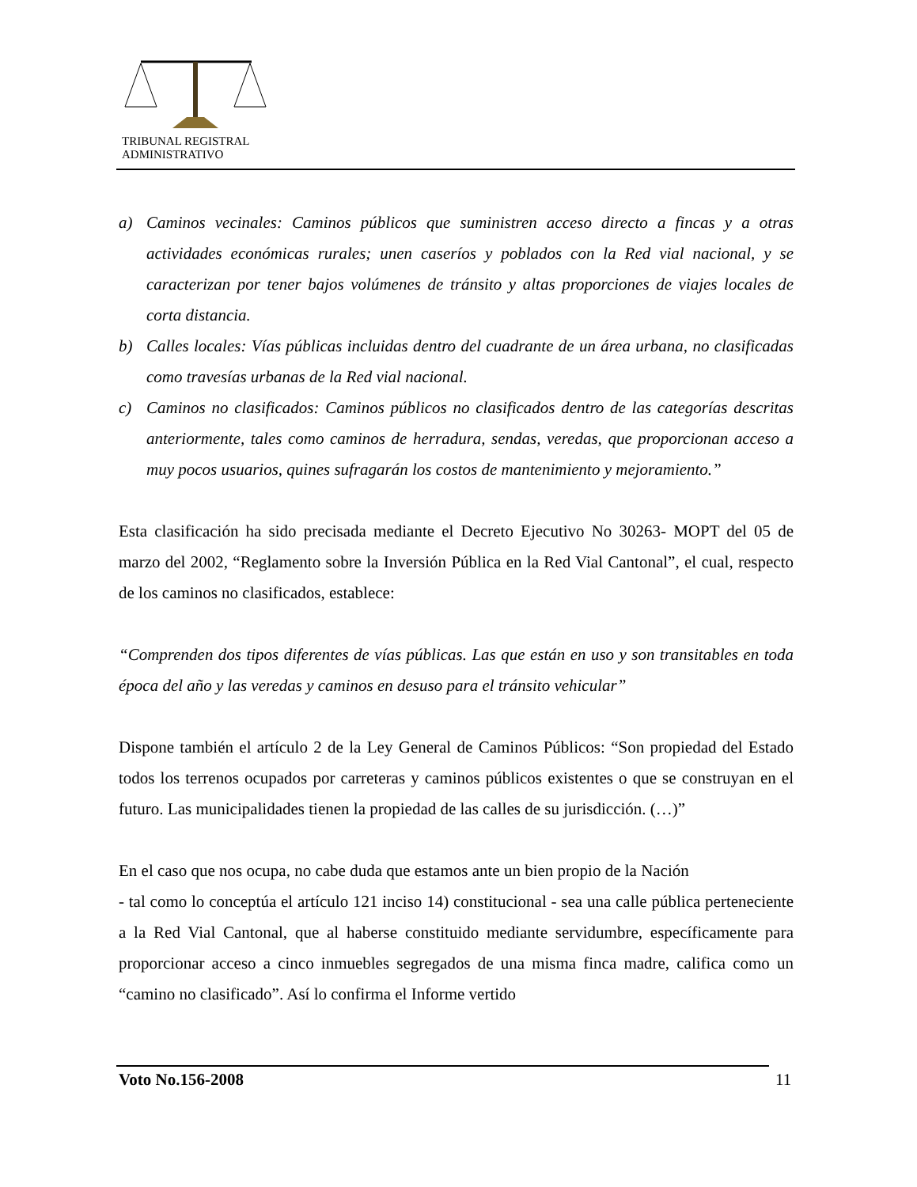TRIBUNAL REGISTRAL
ADMINISTRATIVO
a) Caminos vecinales: Caminos públicos que suministren acceso directo a fincas y a otras actividades económicas rurales; unen caseríos y poblados con la Red vial nacional, y se caracterizan por tener bajos volúmenes de tránsito y altas proporciones de viajes locales de corta distancia.
b) Calles locales: Vías públicas incluidas dentro del cuadrante de un área urbana, no clasificadas como travesías urbanas de la Red vial nacional.
c) Caminos no clasificados: Caminos públicos no clasificados dentro de las categorías descritas anteriormente, tales como caminos de herradura, sendas, veredas, que proporcionan acceso a muy pocos usuarios, quines sufragarán los costos de mantenimiento y mejoramiento.”
Esta clasificación ha sido precisada mediante el Decreto Ejecutivo No 30263- MOPT del 05 de marzo del 2002, “Reglamento sobre la Inversión Pública en la Red Vial Cantonal”, el cual, respecto de los caminos no clasificados, establece:
“Comprenden dos tipos diferentes de vías públicas. Las que están en uso y son transitables en toda época del año y las veredas y caminos en desuso para el tránsito vehicular”
Dispone también el artículo 2 de la Ley General de Caminos Públicos: “Son propiedad del Estado todos los terrenos ocupados por carreteras y caminos públicos existentes o que se construyan en el futuro. Las municipalidades tienen la propiedad de las calles de su jurisdicción. (…)”
En el caso que nos ocupa, no cabe duda que estamos ante un bien propio de la Nación
- tal como lo conceptúa el artículo 121 inciso 14) constitucional - sea una calle pública perteneciente a la Red Vial Cantonal, que al haberse constituido mediante servidumbre, específicamente para proporcionar acceso a cinco inmuebles segregados de una misma finca madre, califica como un “camino no clasificado”. Así lo confirma el Informe vertido
Voto No.156-2008 11